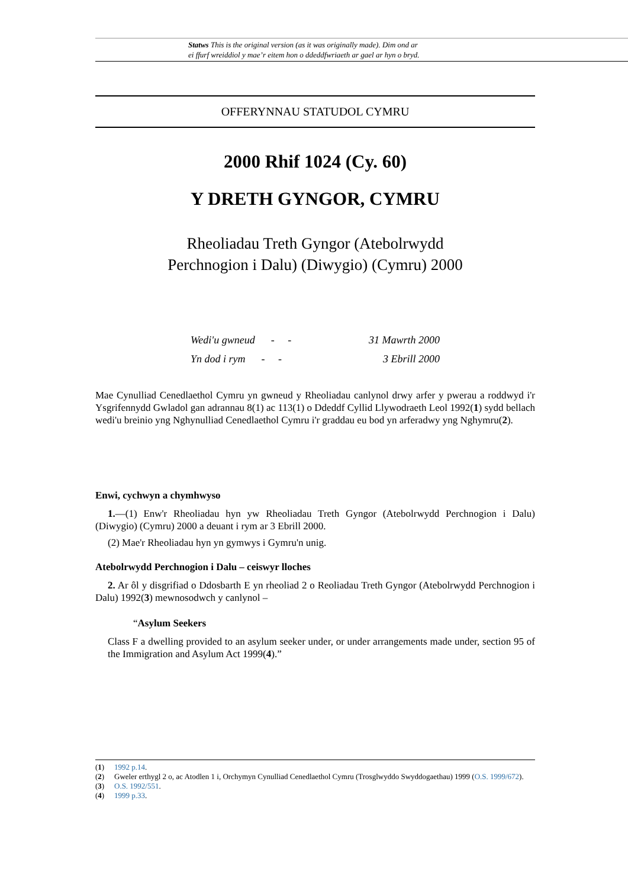Statws This is the original version (as it was originally made). Dim ond ar
ei ffurf wreiddiol y mae’r eitem hon o ddeddfwriaeth ar gael ar hyn o bryd.
OFFERYNNAU STATUDOL CYMRU
2000 Rhif 1024 (Cy. 60)
Y DRETH GYNGOR, CYMRU
Rheoliadau Treth Gyngor (Atebolrwydd
Perchnogion i Dalu) (Diwygio) (Cymru) 2000
Wedi'u gwneud - - 31 Mawrth 2000
Yn dod i rym - - 3 Ebrill 2000
Mae Cynulliad Cenedlaethol Cymru yn gwneud y Rheoliadau canlynol drwy arfer y pwerau a roddwyd i'r Ysgrifennydd Gwladol gan adrannau 8(1) ac 113(1) o Ddeddf Cyllid Llywodraeth Leol 1992(1) sydd bellach wedi'u breinio yng Nghynulliad Cenedlaethol Cymru i'r graddau eu bod yn arferadwy yng Nghymru(2).
Enwi, cychwyn a chymhwyso
1.—(1) Enw'r Rheoliadau hyn yw Rheoliadau Treth Gyngor (Atebolrwydd Perchnogion i Dalu) (Diwygio) (Cymru) 2000 a deuant i rym ar 3 Ebrill 2000.
(2) Mae'r Rheoliadau hyn yn gymwys i Gymru'n unig.
Atebolrwydd Perchnogion i Dalu – ceiswyr lloches
2. Ar ôl y disgrifiad o Ddosbarth E yn rheoliad 2 o Reoliadau Treth Gyngor (Atebolrwydd Perchnogion i Dalu) 1992(3) mewnosodwch y canlynol –
“Asylum Seekers
Class F a dwelling provided to an asylum seeker under, or under arrangements made under, section 95 of the Immigration and Asylum Act 1999(4).”
(1) 1992 p.14.
(2) Gweler erthygl 2 o, ac Atodlen 1 i, Orchymyn Cynulliad Cenedlaethol Cymru (Trosglwyddo Swyddogaethau) 1999 (O.S. 1999/672).
(3) O.S. 1992/551.
(4) 1999 p.33.